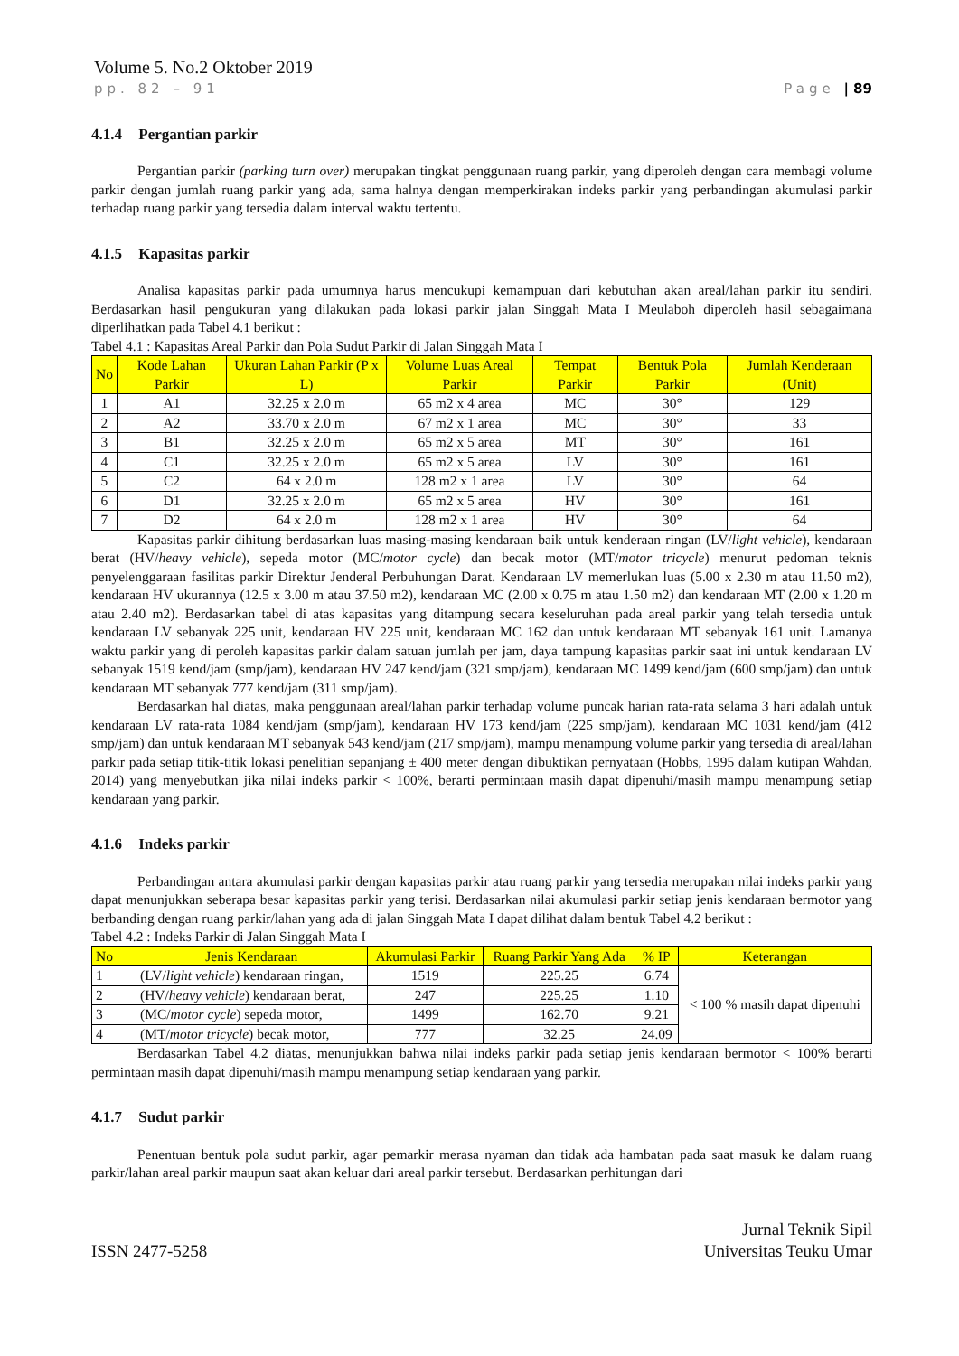Volume 5. No.2 Oktober 2019
pp. 82 – 91 Page | 89
4.1.4 Pergantian parkir
Pergantian parkir (parking turn over) merupakan tingkat penggunaan ruang parkir, yang diperoleh dengan cara membagi volume parkir dengan jumlah ruang parkir yang ada, sama halnya dengan memperkirakan indeks parkir yang perbandingan akumulasi parkir terhadap ruang parkir yang tersedia dalam interval waktu tertentu.
4.1.5 Kapasitas parkir
Analisa kapasitas parkir pada umumnya harus mencukupi kemampuan dari kebutuhan akan areal/lahan parkir itu sendiri. Berdasarkan hasil pengukuran yang dilakukan pada lokasi parkir jalan Singgah Mata I Meulaboh diperoleh hasil sebagaimana diperlihatkan pada Tabel 4.1 berikut :
Tabel 4.1 : Kapasitas Areal Parkir dan Pola Sudut Parkir di Jalan Singgah Mata I
| No | Kode Lahan Parkir | Ukuran Lahan Parkir (P x L) | Volume Luas Areal Parkir | Tempat Parkir | Bentuk Pola Parkir | Jumlah Kenderaan (Unit) |
| --- | --- | --- | --- | --- | --- | --- |
| 1 | A1 | 32.25 x 2.0 m | 65 m2 x 4 area | MC | 30° | 129 |
| 2 | A2 | 33.70 x 2.0 m | 67 m2 x 1 area | MC | 30° | 33 |
| 3 | B1 | 32.25 x 2.0 m | 65 m2 x 5 area | MT | 30° | 161 |
| 4 | C1 | 32.25 x 2.0 m | 65 m2 x 5 area | LV | 30° | 161 |
| 5 | C2 | 64 x 2.0 m | 128 m2 x 1 area | LV | 30° | 64 |
| 6 | D1 | 32.25 x 2.0 m | 65 m2 x 5 area | HV | 30° | 161 |
| 7 | D2 | 64 x 2.0 m | 128 m2 x 1 area | HV | 30° | 64 |
Kapasitas parkir dihitung berdasarkan luas masing-masing kendaraan baik untuk kenderaan ringan (LV/light vehicle), kendaraan berat (HV/heavy vehicle), sepeda motor (MC/motor cycle) dan becak motor (MT/motor tricycle) menurut pedoman teknis penyelenggaraan fasilitas parkir Direktur Jenderal Perbuhungan Darat. Kendaraan LV memerlukan luas (5.00 x 2.30 m atau 11.50 m2), kendaraan HV ukurannya (12.5 x 3.00 m atau 37.50 m2), kendaraan MC (2.00 x 0.75 m atau 1.50 m2) dan kendaraan MT (2.00 x 1.20 m atau 2.40 m2). Berdasarkan tabel di atas kapasitas yang ditampung secara keseluruhan pada areal parkir yang telah tersedia untuk kendaraan LV sebanyak 225 unit, kendaraan HV 225 unit, kendaraan MC 162 dan untuk kendaraan MT sebanyak 161 unit. Lamanya waktu parkir yang di peroleh kapasitas parkir dalam satuan jumlah per jam, daya tampung kapasitas parkir saat ini untuk kendaraan LV sebanyak 1519 kend/jam (smp/jam), kendaraan HV 247 kend/jam (321 smp/jam), kendaraan MC 1499 kend/jam (600 smp/jam) dan untuk kendaraan MT sebanyak 777 kend/jam (311 smp/jam).
Berdasarkan hal diatas, maka penggunaan areal/lahan parkir terhadap volume puncak harian rata-rata selama 3 hari adalah untuk kendaraan LV rata-rata 1084 kend/jam (smp/jam), kendaraan HV 173 kend/jam (225 smp/jam), kendaraan MC 1031 kend/jam (412 smp/jam) dan untuk kendaraan MT sebanyak 543 kend/jam (217 smp/jam), mampu menampung volume parkir yang tersedia di areal/lahan parkir pada setiap titik-titik lokasi penelitian sepanjang ± 400 meter dengan dibuktikan pernyataan (Hobbs, 1995 dalam kutipan Wahdan, 2014) yang menyebutkan jika nilai indeks parkir < 100%, berarti permintaan masih dapat dipenuhi/masih mampu menampung setiap kendaraan yang parkir.
4.1.6 Indeks parkir
Perbandingan antara akumulasi parkir dengan kapasitas parkir atau ruang parkir yang tersedia merupakan nilai indeks parkir yang dapat menunjukkan seberapa besar kapasitas parkir yang terisi. Berdasarkan nilai akumulasi parkir setiap jenis kendaraan bermotor yang berbanding dengan ruang parkir/lahan yang ada di jalan Singgah Mata I dapat dilihat dalam bentuk Tabel 4.2 berikut :
Tabel 4.2 : Indeks Parkir di Jalan Singgah Mata I
| No | Jenis Kendaraan | Akumulasi Parkir | Ruang Parkir Yang Ada | % IP | Keterangan |
| --- | --- | --- | --- | --- | --- |
| 1 | (LV/ light vehicle ) kendaraan ringan, | 1519 | 225.25 | 6.74 | < 100 % masih dapat dipenuhi |
| 2 | (HV/ heavy vehicle ) kendaraan berat, | 247 | 225.25 | 1.10 | |
| 3 | (MC/ motor cycle ) sepeda motor, | 1499 | 162.70 | 9.21 | |
| 4 | (MT/ motor tricycle ) becak motor, | 777 | 32.25 | 24.09 | |
Berdasarkan Tabel 4.2 diatas, menunjukkan bahwa nilai indeks parkir pada setiap jenis kendaraan bermotor < 100% berarti permintaan masih dapat dipenuhi/masih mampu menampung setiap kendaraan yang parkir.
4.1.7 Sudut parkir
Penentuan bentuk pola sudut parkir, agar pemarkir merasa nyaman dan tidak ada hambatan pada saat masuk ke dalam ruang parkir/lahan areal parkir maupun saat akan keluar dari areal parkir tersebut. Berdasarkan perhitungan dari
ISSN 2477-5258 Jurnal Teknik Sipil
Universitas Teuku Umar